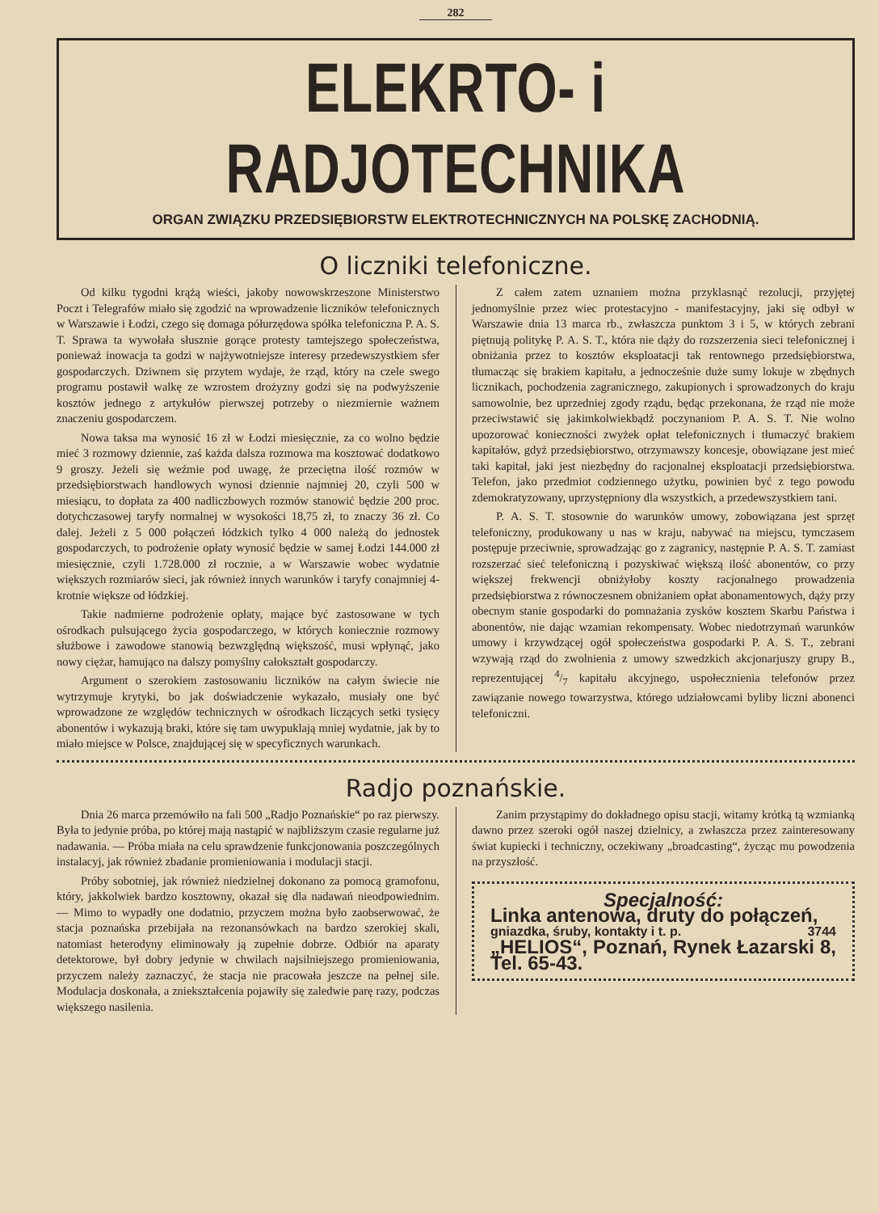282
ELEKRTO- i RADJOTECHNIKA
ORGAN ZWIĄZKU PRZEDSIĘBIORSTW ELEKTROTECHNICZNYCH NA POLSKĘ ZACHODNIĄ.
O liczniki telefoniczne.
Od kilku tygodni krążą wieści, jakoby nowowskrzeszone Ministerstwo Poczt i Telegrafów miało się zgodzić na wprowadzenie liczników telefonicznych w Warszawie i Łodzi, czego się domaga półurzędowa spółka telefoniczna P. A. S. T. Sprawa ta wywołała słusznie gorące protesty tamtejszego społeczeństwa, ponieważ inowacja ta godzi w najżywotniejsze interesy przedewszystkiem sfer gospodarczych. Dziwnem się przytem wydaje, że rząd, który na czele swego programu postawił walkę ze wzrostem drożyzny godzi się na podwyższenie kosztów jednego z artykułów pierwszej potrzeby o niezmiernie ważnem znaczeniu gospodarczem.
Nowa taksa ma wynosić 16 zł w Łodzi miesięcznie, za co wolno będzie mieć 3 rozmowy dziennie, zaś każda dalsza rozmowa ma kosztować dodatkowo 9 groszy. Jeżeli się weźmie pod uwagę, że przeciętna ilość rozmów w przedsiębiorstwach handlowych wynosi dziennie najmniej 20, czyli 500 w miesiącu, to dopłata za 400 nadliczbowych rozmów stanowić będzie 200 proc. dotychczasowej taryfy normalnej w wysokości 18,75 zł, to znaczy 36 zł. Co dalej. Jeżeli z 5 000 połączeń łódzkich tylko 4 000 należą do jednostek gospodarczych, to podrożenie opłaty wynosić będzie w samej Łodzi 144.000 zł miesięcznie, czyli 1.728.000 zł rocznie, a w Warszawie wobec wydatnie większych rozmiarów sieci, jak również innych warunków i taryfy conajmniej 4-krotnie większe od łódzkiej.
Takie nadmierne podrożenie opłaty, mające być zastosowane w tych ośrodkach pulsującego życia gospodarczego, w których koniecznie rozmowy służbowe i zawodowe stanowią bezwzględną większość, musi wpłynąć, jako nowy ciężar, hamująco na dalszy pomyślny całokształt gospodarczy.
Argument o szerokiem zastosowaniu liczników na całym świecie nie wytrzymuje krytyki, bo jak doświadczenie wykazało, musiały one być wprowadzone ze względów technicznych w ośrodkach liczących setki tysięcy abonentów i wykazują braki, które się tam uwypuklają mniej wydatnie, jak by to miało miejsce w Polsce, znajdującej się w specyficznych warunkach.
Z całem zatem uznaniem można przyklasnąć rezolucji, przyjętej jednomyślnie przez wiec protestacyjno - manifestacyjny, jaki się odbył w Warszawie dnia 13 marca rb., zwłaszcza punktom 3 i 5, w których zebrani piętnują politykę P. A. S. T., która nie dąży do rozszerzenia sieci telefonicznej i obniżania przez to kosztów eksploatacji tak rentownego przedsiębiorstwa, tłumacząc się brakiem kapitału, a jednocześnie duże sumy lokuje w zbędnych licznikach, pochodzenia zagranicznego, zakupionych i sprowadzonych do kraju samowolnie, bez uprzedniej zgody rządu, będąc przekonana, że rząd nie może przeciwstawić się jakimkolwiekbądź poczynaniom P. A. S. T. Nie wolno upozorować konieczności zwyżek opłat telefonicznych i tłumaczyć brakiem kapitałów, gdyż przedsiębiorstwo, otrzymawszy koncesje, obowiązane jest mieć taki kapitał, jaki jest niezbędny do racjonalnej eksploatacji przedsiębiorstwa. Telefon, jako przedmiot codziennego użytku, powinien być z tego powodu zdemokratyzowany, uprzystępniony dla wszystkich, a przedewszystkiem tani.
P. A. S. T. stosownie do warunków umowy, zobowiązana jest sprzęt telefoniczny, produkowany u nas w kraju, nabywać na miejscu, tymczasem postępuje przeciwnie, sprowadzając go z zagranicy, następnie P. A. S. T. zamiast rozszerzać sieć telefoniczną i pozyskiwać większą ilość abonentów, co przy większej frekwencji obniżyłoby koszty racjonalnego prowadzenia przedsiębiorstwa z równoczesnem obniżaniem opłat abonamentowych, dąży przy obecnym stanie gospodarki do pomnażania zysków kosztem Skarbu Państwa i abonentów, nie dając wzamian rekompensaty. Wobec niedotrzymań warunków umowy i krzywdzącej ogół społeczeństwa gospodarki P. A. S. T., zebrani wzywają rząd do zwolnienia z umowy szwedzkich akcjonarjuszy grupy B., reprezentującej 4/7 kapitału akcyjnego, uspołecznienia telefonów przez zawiązanie nowego towarzystwa, którego udziałowcami byliby liczni abonenci telefoniczni.
Radjo poznańskie.
Dnia 26 marca przemówiło na fali 500 „Radjo Poznańskie“ po raz pierwszy. Była to jedynie próba, po której mają nastąpić w najbliższym czasie regularne już nadawania. — Próba miała na celu sprawdzenie funkcjonowania poszczególnych instalacyj, jak również zbadanie promieniowania i modulacji stacji.
Próby sobotniej, jak również niedzielnej dokonano za pomocą gramofonu, który, jakkolwiek bardzo kosztowny, okazał się dla nadawań nieodpowiednim. — Mimo to wypadły one dodatnio, przyczem można było zaobserwować, że stacja poznańska przebijała na rezonansówkach na bardzo szerokiej skali, natomiast heterodyny eliminowały ją zupełnie dobrze. Odbiór na aparaty detektorowe, był dobry jedynie w chwilach najsilniejszego promieniowania, przyczem należy zaznaczyć, że stacja nie pracowała jeszcze na pełnej sile. Modulacja doskonała, a zniekształcenia pojawiły się zaledwie parę razy, podczas większego nasilenia.
Zanim przystąpimy do dokładnego opisu stacji, witamy krótką tą wzmianką dawno przez szeroki ogół naszej dzielnicy, a zwłaszcza przez zainteresowany świat kupiecki i techniczny, oczekiwany „broadcasting“, życząc mu powodzenia na przyszłość.
Specjalność:
Linka antenowa, druty do połączeń,
gniazdka, śruby, kontakty i t. p. 3744
„HELIOS“, Poznań, Rynek Łazarski 8, Tel. 65-43.